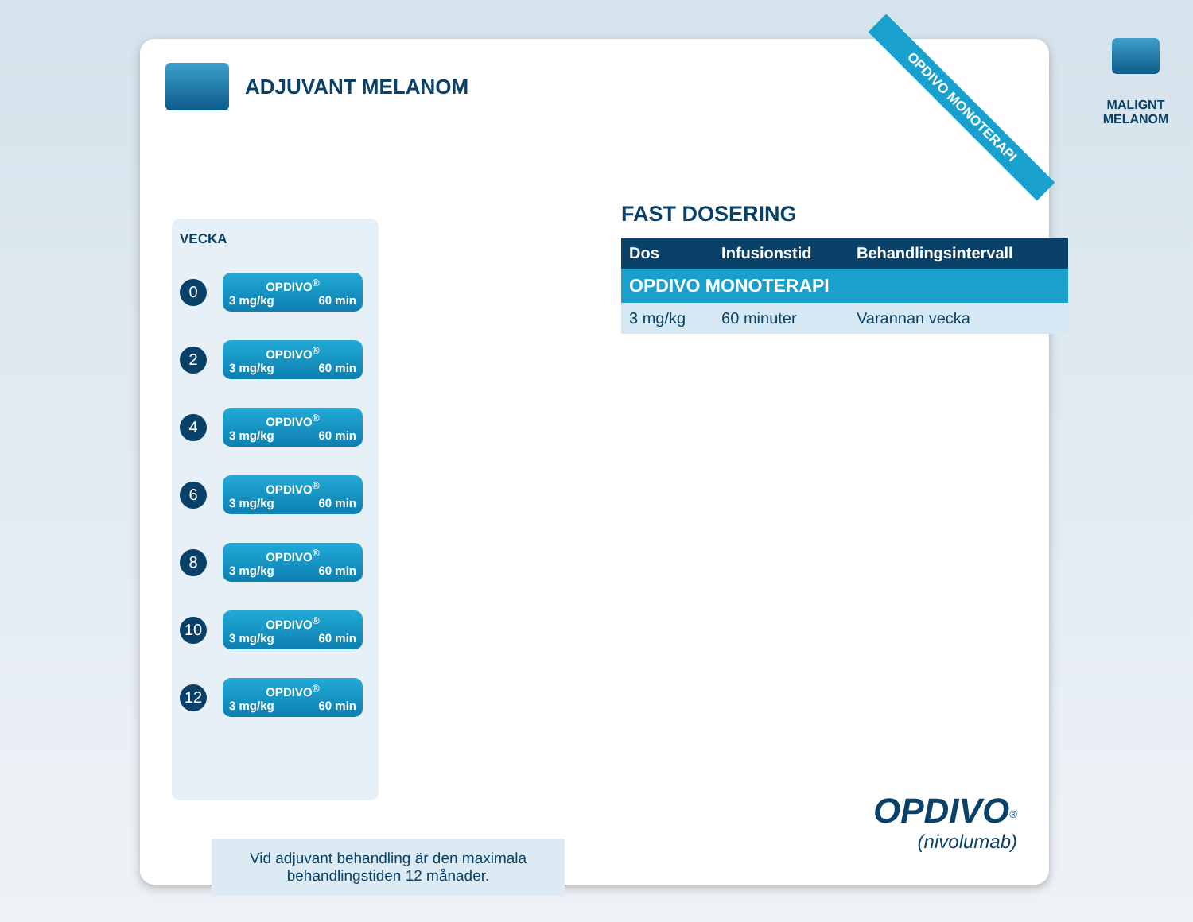MALIGNT
MELANOM
ADJUVANT MELANOM
OPDIVO MONOTERAPI
VECKA
0
OPDIVO<sup>®</sup>
3 mg/kg 60 min
2
OPDIVO<sup>®</sup>
3 mg/kg 60 min
4
OPDIVO<sup>®</sup>
3 mg/kg 60 min
6
OPDIVO<sup>®</sup>
3 mg/kg 60 min
8
OPDIVO<sup>®</sup>
3 mg/kg 60 min
10
OPDIVO<sup>®</sup>
3 mg/kg 60 min
12
OPDIVO<sup>®</sup>
3 mg/kg 60 min
FAST DOSERING
| Dos | Infusionstid | Behandlingsintervall |
| --- | --- | --- |
| OPDIVO MONOTERAPI | | |
| 3 mg/kg | 60 minuter | Varannan vecka |
Vid adjuvant behandling är den maximala
behandlingstiden 12 månader.
OPDIVO<sup>®</sup>
(nivolumab)